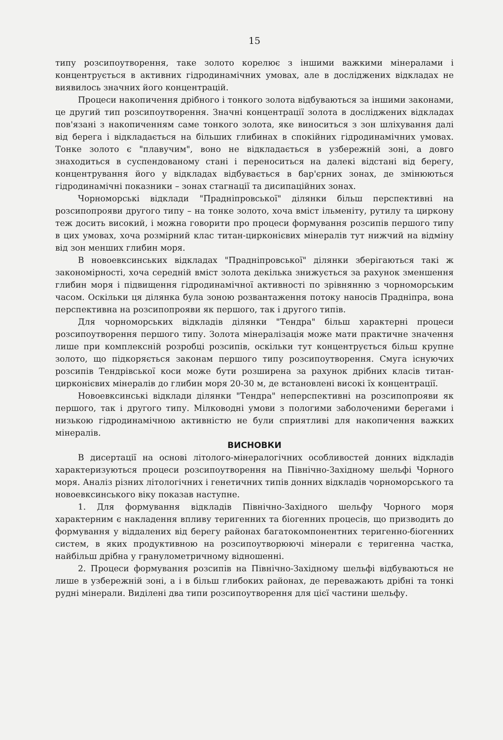15
типу розсипоутворення, таке золото корелює з іншими важкими мінералами і концентрується в активних гідродинамічних умовах, але в досліджених відкладах не виявилось значних його концентрацій.
Процеси накопичення дрібного і тонкого золота відбуваються за іншими законами, це другий тип розсипоутворення. Значні концентрації золота в досліджених відкладах пов'язані з накопиченням саме тонкого золота, яке виноситься з зон шліхування далі від берега і відкладається на більших глибинах в спокійних гідродинамічних умовах. Тонке золото є "плавучим", воно не відкладається в узбережній зоні, а довго знаходиться в суспендованому стані і переноситься на далекі відстані від берегу, концентрування його у відкладах відбувається в бар'єрних зонах, де змінюються гідродинамічні показники – зонах стагнації та дисипаційних зонах.
Чорноморські відклади "Прадніпровської" ділянки більш перспективні на розсипопрояви другого типу – на тонке золото, хоча вміст ільменіту, рутилу та циркону теж досить високий, і можна говорити про процеси формування розсипів першого типу в цих умовах, хоча розмірний клас титан-цирконієвих мінералів тут нижчий на відміну від зон менших глибин моря.
В новоевксинських відкладах "Прадніпровської" ділянки зберігаються такі ж закономірності, хоча середній вміст золота декілька знижується за рахунок зменшення глибин моря і підвищення гідродинамічної активності по зрівнянню з чорноморським часом. Оскільки ця ділянка була зоною розвантаження потоку наносів Прадніпра, вона перспективна на розсипопрояви як першого, так і другого типів.
Для чорноморських відкладів ділянки "Тендра" більш характерні процеси розсипоутворення першого типу. Золота мінералізація може мати практичне значення лише при комплексній розробці розсипів, оскільки тут концентрується більш крупне золото, що підкоряється законам першого типу розсипоутворення. Смуга існуючих розсипів Тендрівської коси може бути розширена за рахунок дрібних класів титан-цирконієвих мінералів до глибин моря 20-30 м, де встановлені високі їх концентрації.
Новоевксинські відклади ділянки "Тендра" неперспективні на розсипопрояви як першого, так і другого типу. Мілководні умови з пологими заболоченими берегами і низькою гідродинамічною активністю не були сприятливі для накопичення важких мінералів.
ВИСНОВКИ
В дисертації на основі літолого-мінералогічних особливостей донних відкладів характеризуються процеси розсипоутворення на Північно-Західному шельфі Чорного моря. Аналіз різних літологічних і генетичних типів донних відкладів чорноморського та новоевксинського віку показав наступне.
1. Для формування відкладів Північно-Західного шельфу Чорного моря характерним є накладення впливу теригенних та біогенних процесів, що призводить до формування у віддалених від берегу районах багатокомпонентних теригенно-біогенних систем, в яких продуктивною на розсипоутворюючі мінерали є теригенна частка, найбільш дрібна у гранулометричному відношенні.
2. Процеси формування розсипів на Північно-Західному шельфі відбуваються не лише в узбережній зоні, а і в більш глибоких районах, де переважають дрібні та тонкі рудні мінерали. Виділені два типи розсипоутворення для цієї частини шельфу.